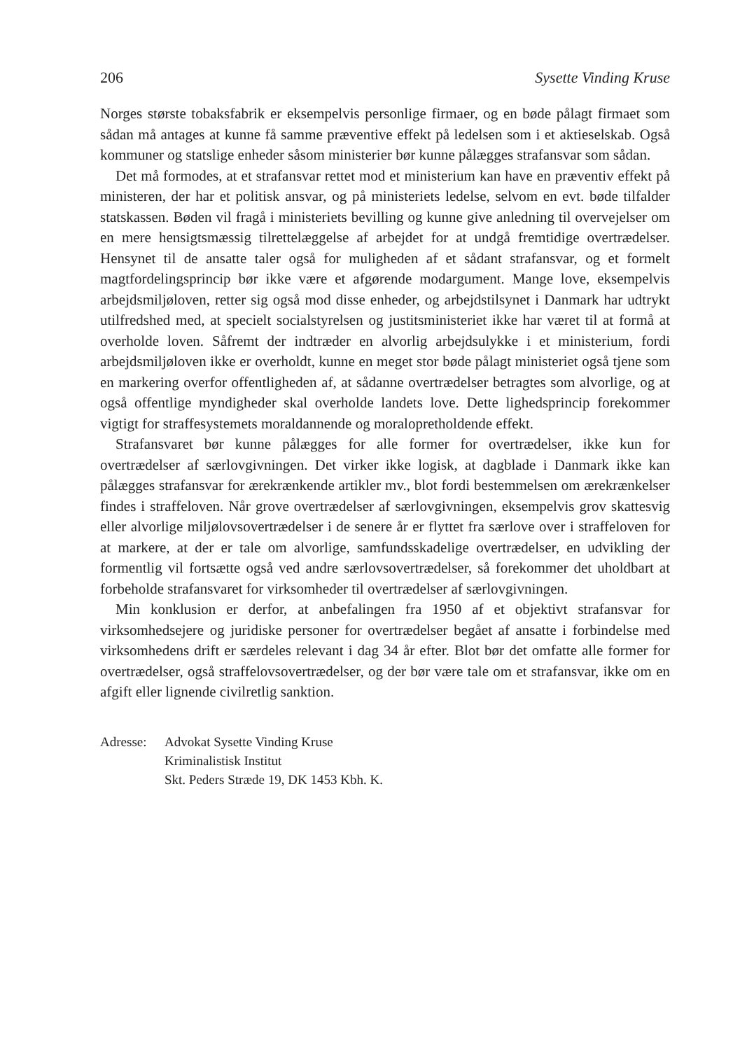206 Sysette Vinding Kruse
Norges største tobaksfabrik er eksempelvis personlige firmaer, og en bøde pålagt firmaet som sådan må antages at kunne få samme præventive effekt på ledelsen som i et aktieselskab. Også kommuner og statslige enheder såsom ministerier bør kunne pålægges strafansvar som sådan.
Det må formodes, at et strafansvar rettet mod et ministerium kan have en præventiv effekt på ministeren, der har et politisk ansvar, og på ministeriets ledelse, selvom en evt. bøde tilfalder statskassen. Bøden vil fragå i ministeriets bevilling og kunne give anledning til overvejelser om en mere hensigtsmæssig tilrettelæggelse af arbejdet for at undgå fremtidige overtrædelser. Hensynet til de ansatte taler også for muligheden af et sådant strafansvar, og et formelt magtfordelingsprincip bør ikke være et afgørende modargument. Mange love, eksempelvis arbejdsmiljøloven, retter sig også mod disse enheder, og arbejdstilsynet i Danmark har udtrykt utilfredshed med, at specielt socialstyrelsen og justitsministeriet ikke har været til at formå at overholde loven. Såfremt der indtræder en alvorlig arbejdsulykke i et ministerium, fordi arbejdsmiljøloven ikke er overholdt, kunne en meget stor bøde pålagt ministeriet også tjene som en markering overfor offentligheden af, at sådanne overtrædelser betragtes som alvorlige, og at også offentlige myndigheder skal overholde landets love. Dette lighedsprincip forekommer vigtigt for straffesystemets moraldannende og moralopretholdende effekt.
Strafansvaret bør kunne pålægges for alle former for overtrædelser, ikke kun for overtrædelser af særlovgivningen. Det virker ikke logisk, at dagblade i Danmark ikke kan pålægges strafansvar for ærekrænkende artikler mv., blot fordi bestemmelsen om ærekrænkelser findes i straffeloven. Når grove overtrædelser af særlovgivningen, eksempelvis grov skattesvig eller alvorlige miljølovsovertrædelser i de senere år er flyttet fra særlove over i straffeloven for at markere, at der er tale om alvorlige, samfundsskadelige overtrædelser, en udvikling der formentlig vil fortsætte også ved andre særlovsovertrædelser, så forekommer det uholdbart at forbeholde strafansvaret for virksomheder til overtrædelser af særlovgivningen.
Min konklusion er derfor, at anbefalingen fra 1950 af et objektivt strafansvar for virksomhedsejere og juridiske personer for overtrædelser begået af ansatte i forbindelse med virksomhedens drift er særdeles relevant i dag 34 år efter. Blot bør det omfatte alle former for overtrædelser, også straffelovsovertrædelser, og der bør være tale om et strafansvar, ikke om en afgift eller lignende civilretlig sanktion.
Adresse: Advokat Sysette Vinding Kruse
Kriminalistisk Institut
Skt. Peders Stræde 19, DK 1453 Kbh. K.